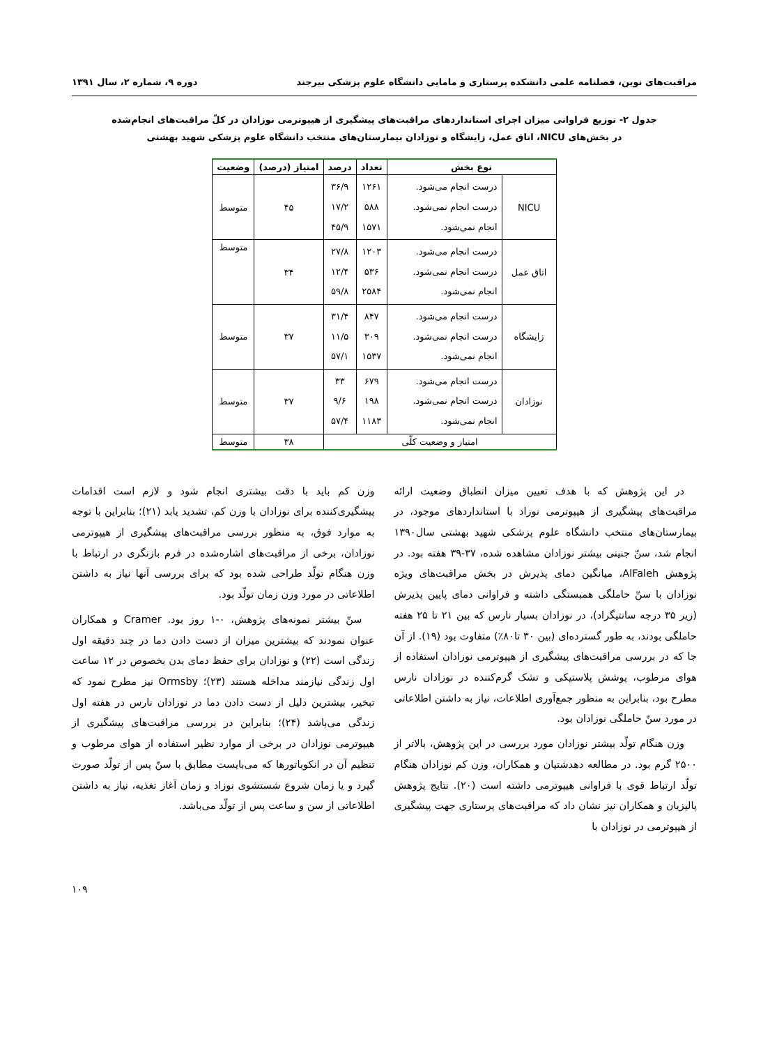مراقبت‌های نوین، فصلنامه علمی دانشکده پرستاری و مامایی دانشگاه علوم پزشکی بیرجند دوره ۹، شماره ۲، سال ۱۳۹۱
جدول ۲- توزیع فراوانی میزان اجرای استانداردهای مراقبت‌های پیشگیری از هیپوترمی نوزادان در کلّ مراقبت‌های انجام‌شده
در بخش‌های NICU، اتاق عمل، زایشگاه و نوزادان بیمارستان‌های منتخب دانشگاه علوم پزشکی شهید بهشتی
| نوع بخش | | تعداد | درصد | امتیاز (درصد) | وضعیت |
| --- | --- | --- | --- | --- | --- |
| NICU | درست انجام می‌شود. درست انجام نمی‌شود. انجام نمی‌شود. | ۱۲۶۱ ۵۸۸ ۱۵۷۱ | ۳۶/۹ ۱۷/۲ ۴۵/۹ | ۴۵ | متوسط |
| اتاق عمل | درست انجام می‌شود. درست انجام نمی‌شود. انجام نمی‌شود. | ۱۲۰۳ ۵۳۶ ۲۵۸۴ | ۲۷/۸ ۱۲/۴ ۵۹/۸ | ۳۴ | متوسط |
| زایشگاه | درست انجام می‌شود. درست انجام نمی‌شود. انجام نمی‌شود. | ۸۴۷ ۳۰۹ ۱۵۳۷ | ۳۱/۴ ۱۱/۵ ۵۷/۱ | ۳۷ | متوسط |
| نوزادان | درست انجام می‌شود. درست انجام نمی‌شود. انجام نمی‌شود. | ۶۷۹ ۱۹۸ ۱۱۸۳ | ۳۳ ۹/۶ ۵۷/۴ | ۳۷ | متوسط |
| امتیاز و وضعیت کلّی | | | | ۳۸ | متوسط |
در این پژوهش که با هدف تعیین میزان انطباق وضعیت ارائه مراقبت‌های پیشگیری از هیپوترمی نوزاد با استانداردهای موجود، در بیمارستان‌های منتخب دانشگاه علوم پزشکی شهید بهشتی سال۱۳۹۰ انجام شد، سنّ جنینی بیشتر نوزادان مشاهده شده، ۳۷-۳۹ هفته بود. در پژوهش AlFaleh، میانگین دمای پذیرش در بخش مراقبت‌های ویژه نوزادان با سنّ حاملگی همبستگی داشته و فراوانی دمای پایین پذیرش (زیر ۳۵ درجه سانتیگراد)، در نوزادان بسیار نارس که بین ۲۱ تا ۲۵ هفته حاملگی بودند، به طور گسترده‌ای (بین ۳۰ تا۸۰٪) متفاوت بود (۱۹). از آن جا که در بررسی مراقبت‌های پیشگیری از هیپوترمی نوزادان استفاده از هوای مرطوب، پوشش پلاستیکی و تشک گرم‌کننده در نوزادان نارس مطرح بود، بنابراین به منظور جمع‌آوری اطلاعات، نیاز به داشتن اطلاعاتی در مورد سنّ حاملگی نوزادان بود.
وزن هنگام تولّد بیشتر نوزادان مورد بررسی در این پژوهش، بالاتر از ۲۵۰۰ گرم بود. در مطالعه دهدشتیان و همکاران، وزن کم نوزادان هنگام تولّد ارتباط قوی با فراوانی هیپوترمی داشته است (۲۰). نتایج پژوهش پالیزیان و همکاران نیز نشان داد که مراقبت‌های پرستاری جهت پیشگیری از هیپوترمی در نوزادان با
وزن کم باید با دقت بیشتری انجام شود و لازم است اقدامات پیشگیری‌کننده برای نوزادان با وزن کم، تشدید یابد (۲۱)؛ بنابراین با توجه به موارد فوق، به منظور بررسی مراقبت‌های پیشگیری از هیپوترمی نوزادان، برخی از مراقبت‌های اشاره‌شده در فرم بازنگری در ارتباط با وزن هنگام تولّد طراحی شده بود که برای بررسی آنها نیاز به داشتن اطلاعاتی در مورد وزن زمان تولّد بود.
سنّ بیشتر نمونه‌های پژوهش، ۰-۱ روز بود. Cramer و همکاران عنوان نمودند که بیشترین میزان از دست دادن دما در چند دقیقه اول زندگی است (۲۲) و نوزادان برای حفظ دمای بدن بخصوص در ۱۲ ساعت اول زندگی نیازمند مداخله هستند (۲۳)؛ Ormsby نیز مطرح نمود که تبخیر، بیشترین دلیل از دست دادن دما در نوزادان نارس در هفته اول زندگی می‌باشد (۲۴)؛ بنابراین در بررسی مراقبت‌های پیشگیری از هیپوترمی نوزادان در برخی از موارد نظیر استفاده از هوای مرطوب و تنظیم آن در انکوباتورها که می‌بایست مطابق با سنّ پس از تولّد صورت گیرد و یا زمان شروع شستشوی نوزاد و زمان آغاز تغذیه، نیاز به داشتن اطلاعاتی از سن و ساعت پس از تولّد می‌باشد.
۱۰۹